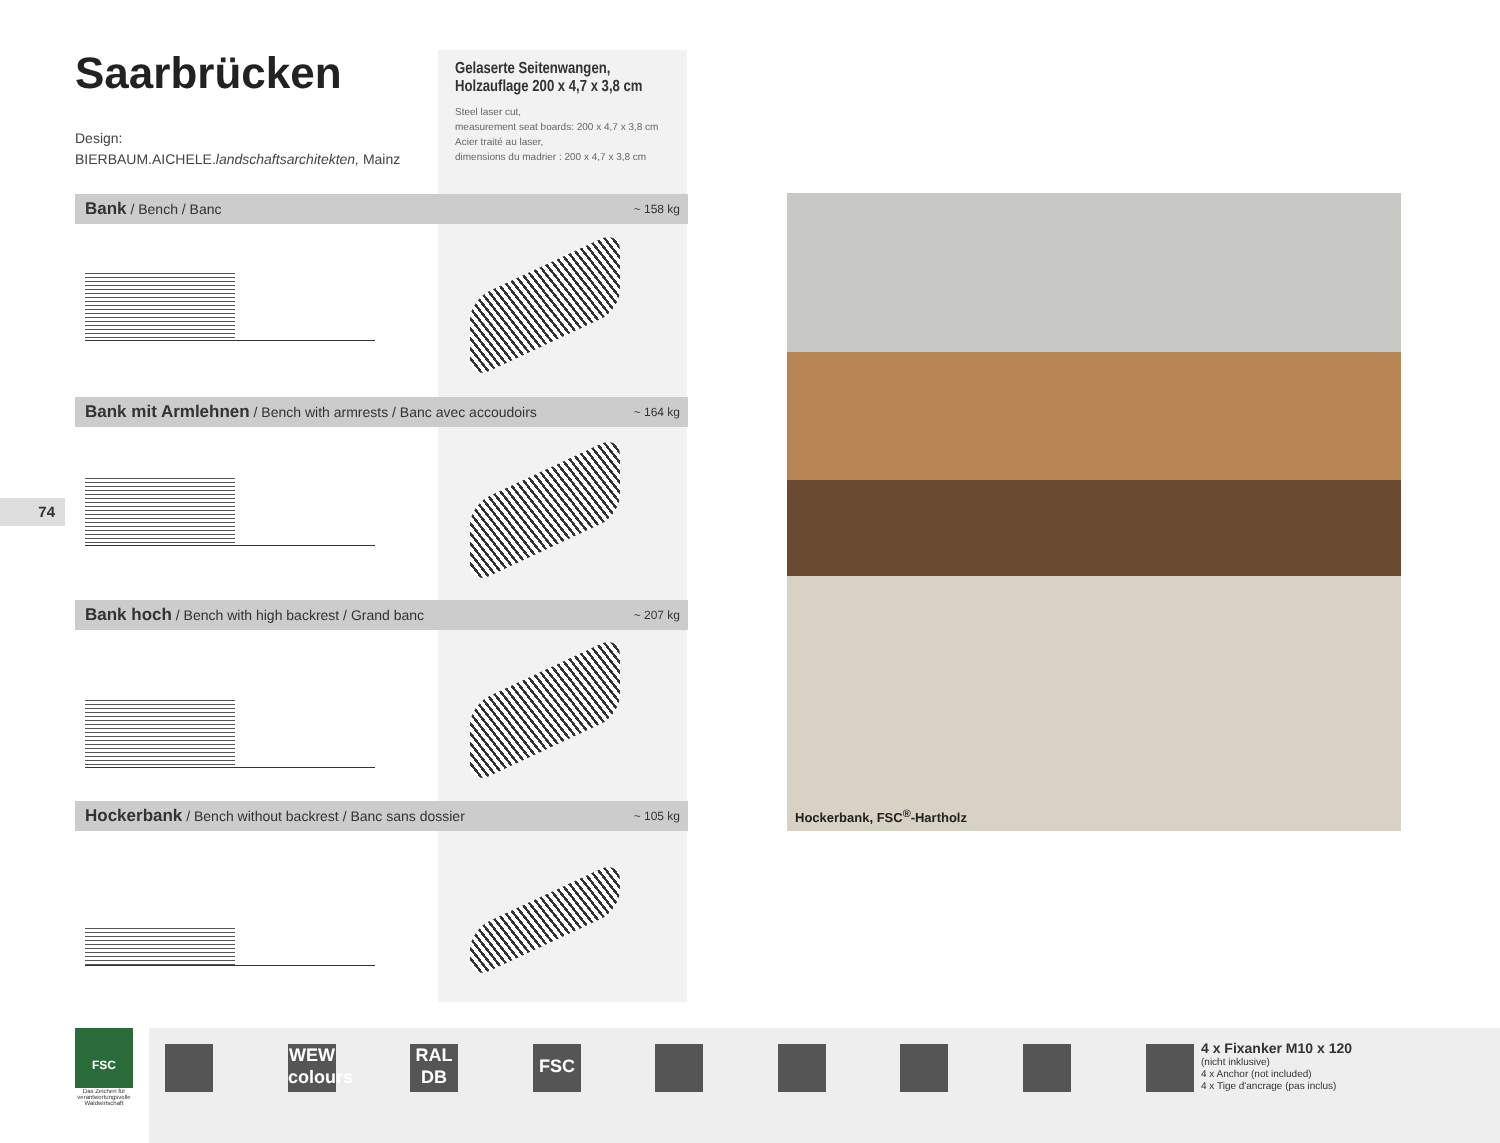Saarbrücken
Design:
BIERBAUM.AICHELE.landschaftsarchitekten, Mainz
Gelaserte Seitenwangen,
Holzauflage 200 x 4,7 x 3,8 cm
Steel laser cut,
measurement seat boards: 200 x 4,7 x 3,8 cm
Acier traité au laser,
dimensions du madrier : 200 x 4,7 x 3,8 cm
Bank / Bench / Banc ~ 158 kg
Bank mit Armlehnen / Bench with armrests / Banc avec accoudoirs ~ 164 kg
Bank hoch / Bench with high backrest / Grand banc ~ 207 kg
Hockerbank / Bench without backrest / Banc sans dossier ~ 105 kg
74
Hockerbank, FSC<sup>®</sup>-Hartholz
FSC
Das Zeichen für verantwortungsvolle Waldwirtschaft
WEW
colours
RAL
DB
FSC
4 x Fixanker M10 x 120
(nicht inklusive)
4 x Anchor (not included)
4 x Tige d'ancrage (pas inclus)